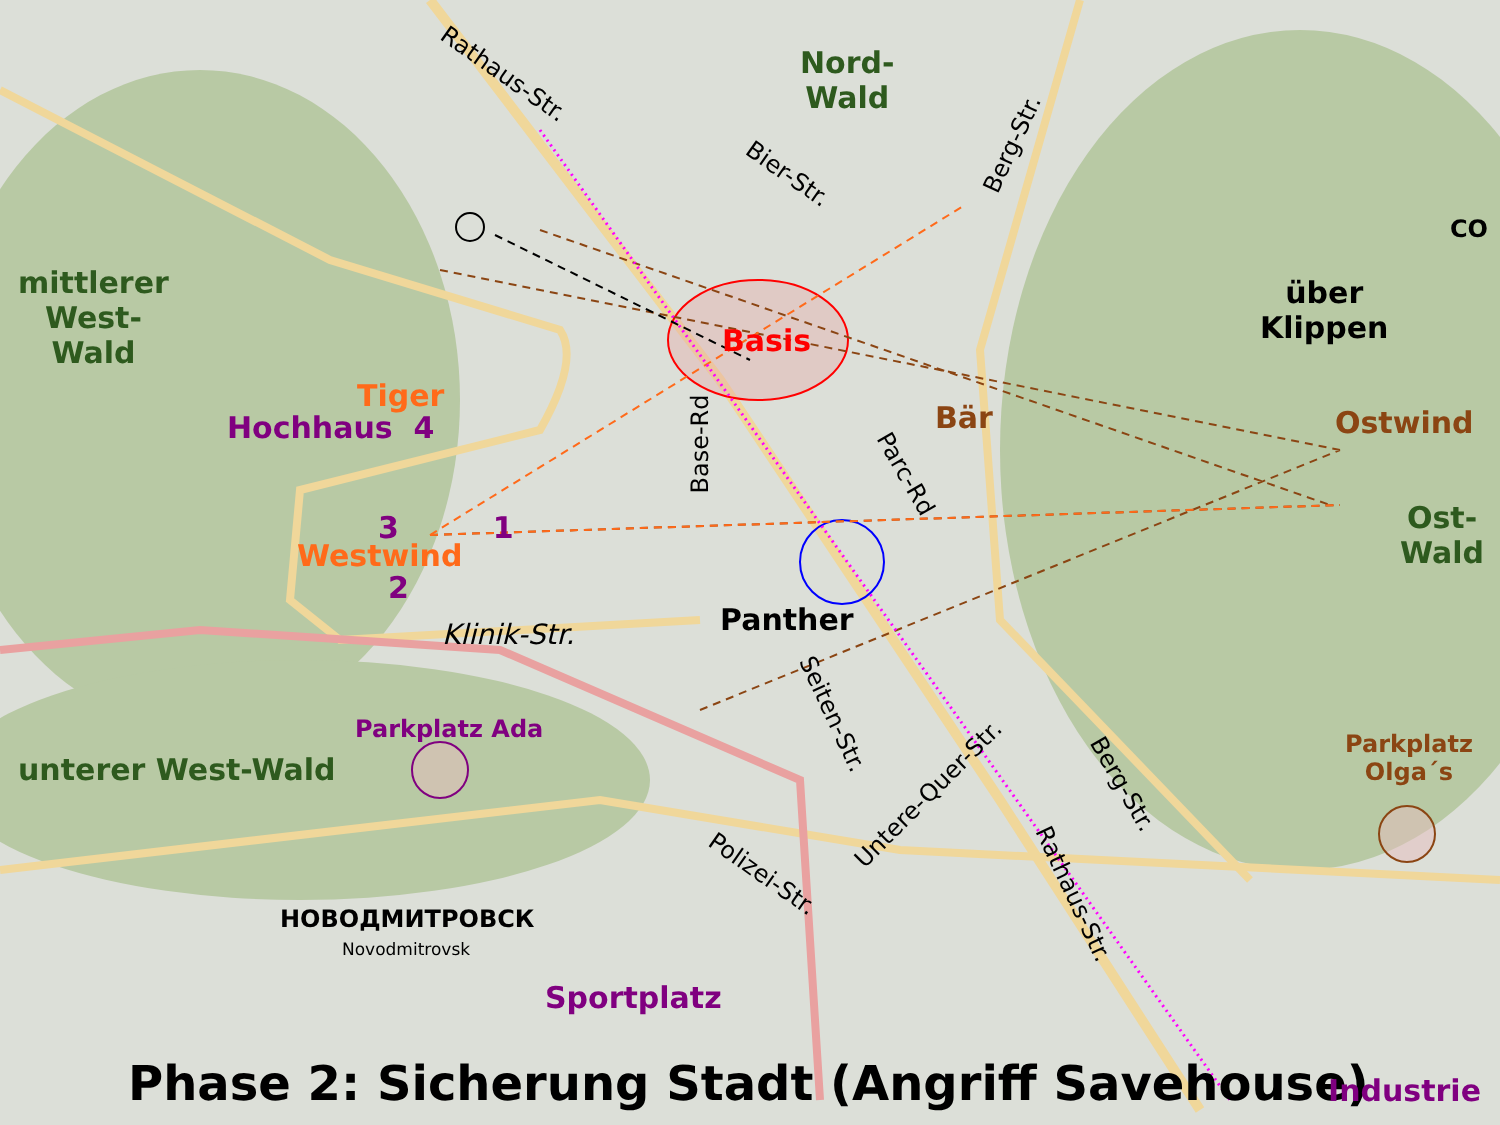Rathaus-Str.
Nord-
Wald
Bier-Str.
Berg-Str.
CO
mittlerer
West-
Wald
über
Klippen
Basis
Tiger
Hochhaus 4 Bär Ostwind
Base-Rd
Parc-Rd
3 1
Ost-
Wald
Westwind
2
Panther
Klinik-Str.
Seiten-Str.
Parkplatz Ada
Parkplatz
Olga´s
unterer West-Wald
Untere-Quer-Str. Berg-Str.
Polizei-Str.
Rathaus-Str.
НОВОДМИТРОВСК
Novodmitrovsk
Sportplatz
Phase 2: Sicherung Stadt (Angriff Savehouse) Industrie